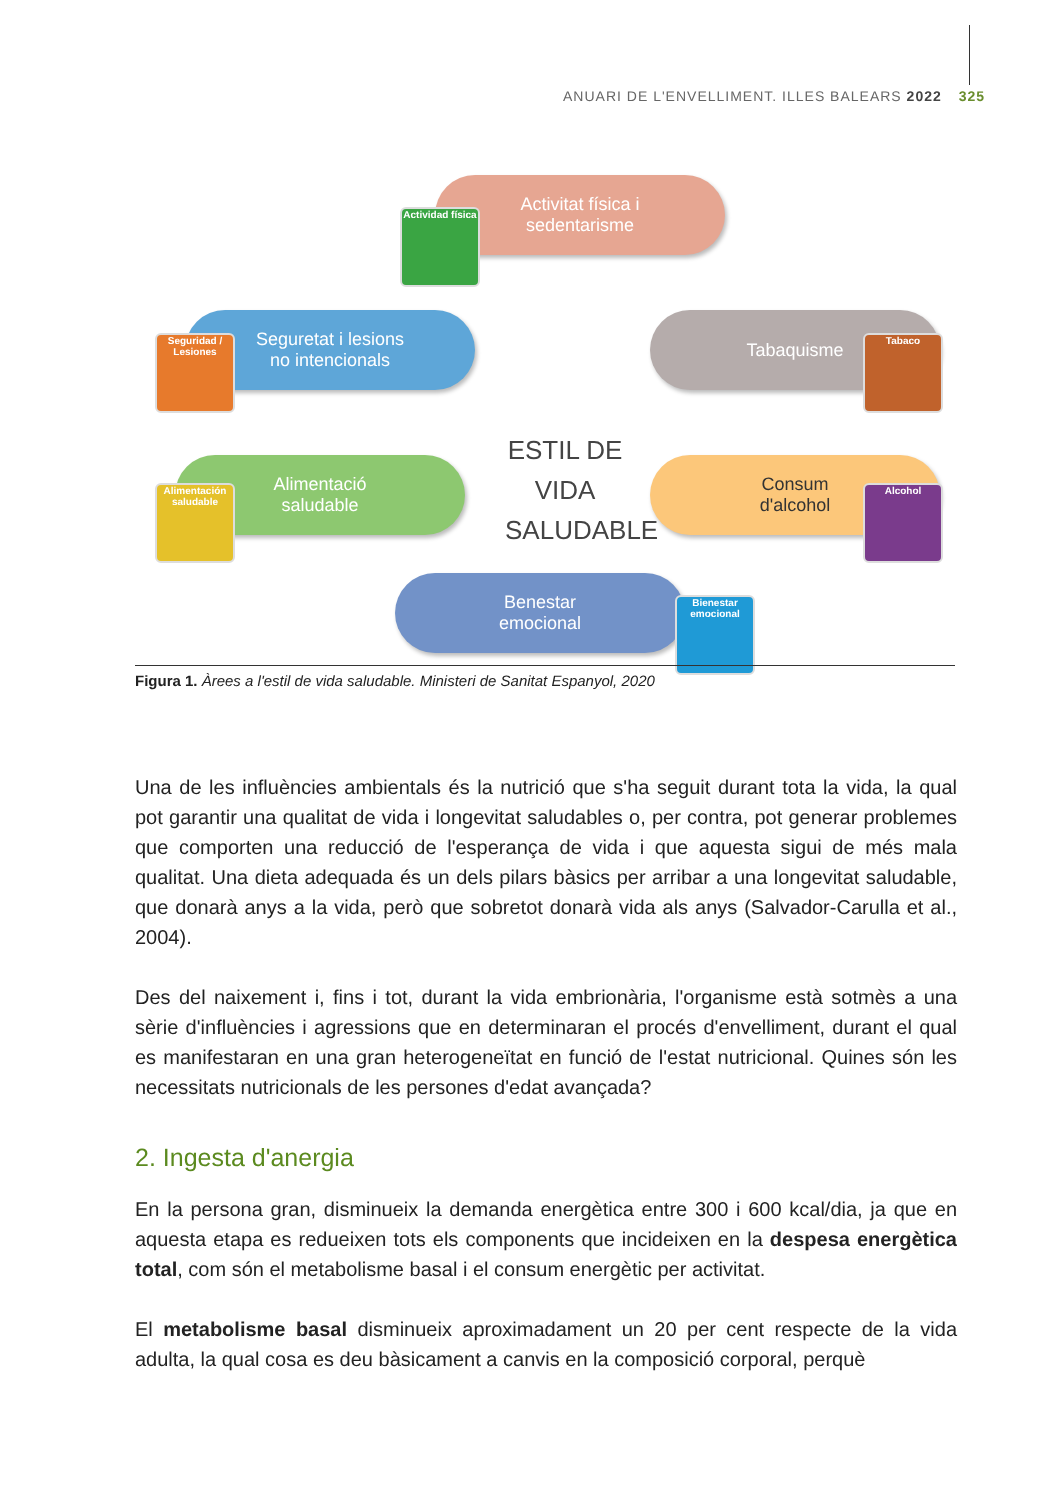ANUARI DE L'ENVELLIMENT. ILLES BALEARS 2022 325
Activitat física i
sedentarisme
Actividad física
Seguretat i lesions
no intencionals
Seguridad / Lesiones
Tabaquisme
Tabaco
ESTIL DE VIDA SALUDABLE
Alimentació
saludable
Alimentación saludable
Consum
d'alcohol
Alcohol
Benestar
emocional
Bienestar emocional
Figura 1. Àrees a l'estil de vida saludable. Ministeri de Sanitat Espanyol, 2020
Una de les influències ambientals és la nutrició que s'ha seguit durant tota la vida, la qual pot garantir una qualitat de vida i longevitat saludables o, per contra, pot generar problemes que comporten una reducció de l'esperança de vida i que aquesta sigui de més mala qualitat. Una dieta adequada és un dels pilars bàsics per arribar a una longevitat saludable, que donarà anys a la vida, però que sobretot donarà vida als anys (Salvador-Carulla et al., 2004).
Des del naixement i, fins i tot, durant la vida embrionària, l'organisme està sotmès a una sèrie d'influències i agressions que en determinaran el procés d'envelliment, durant el qual es manifestaran en una gran heterogeneïtat en funció de l'estat nutricional. Quines són les necessitats nutricionals de les persones d'edat avançada?
2. Ingesta d'anergia
En la persona gran, disminueix la demanda energètica entre 300 i 600 kcal/dia, ja que en aquesta etapa es redueixen tots els components que incideixen en la despesa energètica total, com són el metabolisme basal i el consum energètic per activitat.
El metabolisme basal disminueix aproximadament un 20 per cent respecte de la vida adulta, la qual cosa es deu bàsicament a canvis en la composició corporal, perquè